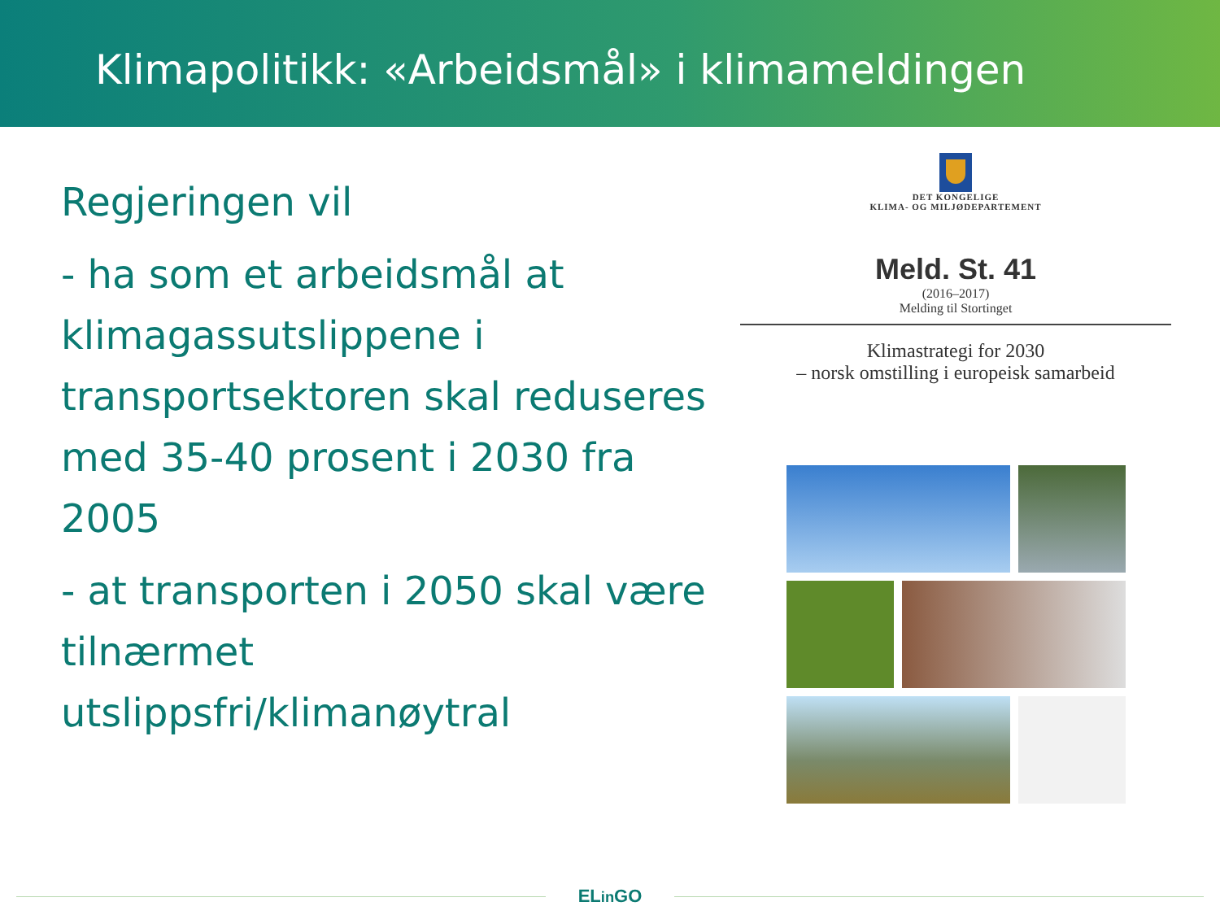Klimapolitikk: «Arbeidsmål» i klimameldingen
Regjeringen vil
- ha som et arbeidsmål at klimagassutslippene i transportsektoren skal reduseres med 35-40 prosent i 2030 fra 2005
- at transporten i 2050 skal være tilnærmet utslippsfri/klimanøytral
DET KONGELIGE
KLIMA- OG MILJØDEPARTEMENT
Meld. St. 41
(2016–2017)
Melding til Stortinget
Klimastrategi for 2030
– norsk omstilling i europeisk samarbeid
ELin GO